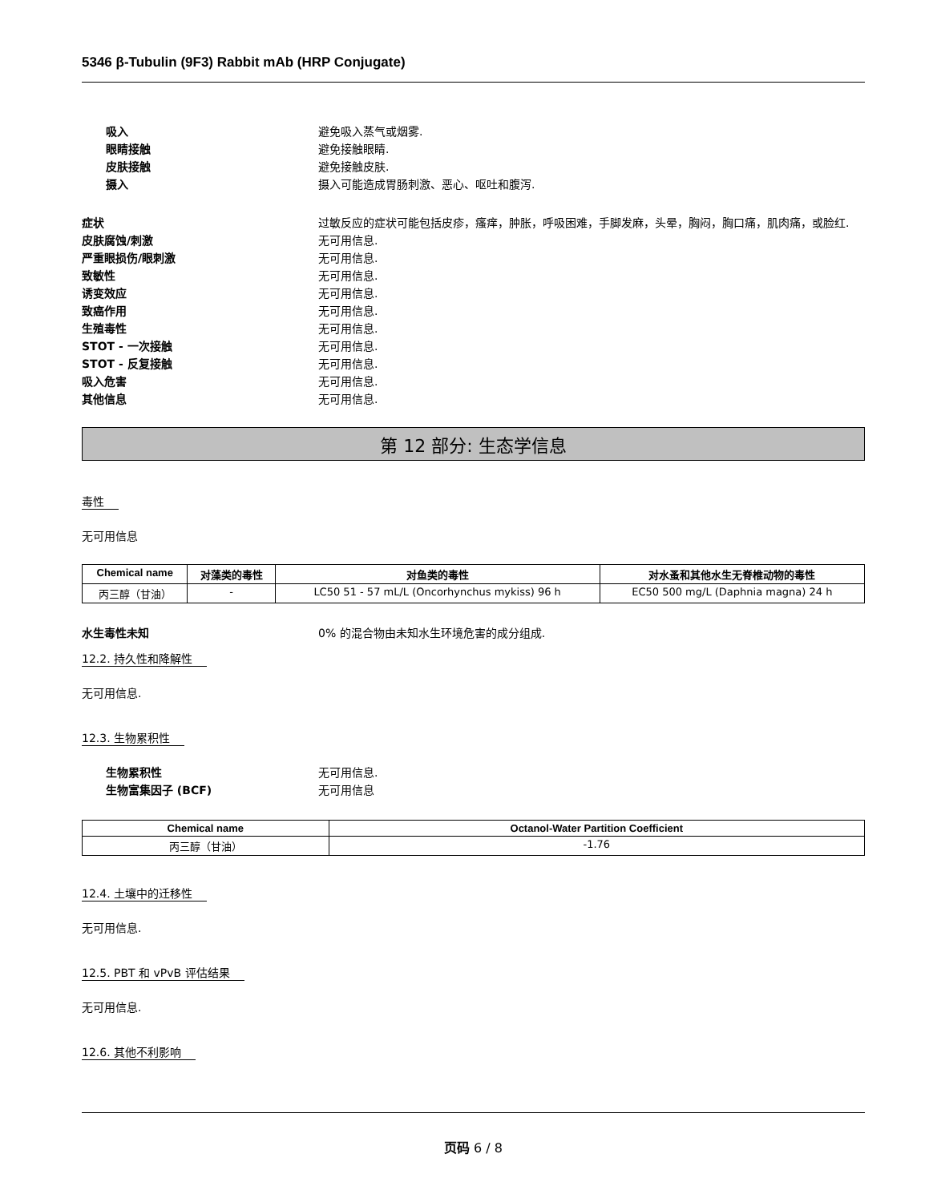5346 β-Tubulin (9F3) Rabbit mAb (HRP Conjugate)
吸入 避免吸入蒸气或烟雾.
眼睛接触 避免接触眼睛.
皮肤接触 避免接触皮肤.
摄入 摄入可能造成胃肠刺激、恶心、呕吐和腹泻.
症状 过敏反应的症状可能包括皮疹，瘙痒，肿胀，呼吸困难，手脚发麻，头晕，胸闷，胸口痛，肌肉痛，或脸红.
皮肤腐蚀/刺激 无可用信息.
严重眼损伤/眼刺激 无可用信息.
致敏性 无可用信息.
诱变效应 无可用信息.
致癌作用 无可用信息.
生殖毒性 无可用信息.
STOT - 一次接触 无可用信息.
STOT - 反复接触 无可用信息.
吸入危害 无可用信息.
其他信息 无可用信息.
第 12 部分: 生态学信息
毒性
无可用信息
| Chemical name | 对藻类的毒性 | 对鱼类的毒性 | 对水蚤和其他水生无脊椎动物的毒性 |
| --- | --- | --- | --- |
| 丙三醇（甘油） | - | LC50 51 - 57 mL/L (Oncorhynchus mykiss) 96 h | EC50 500 mg/L (Daphnia magna) 24 h |
水生毒性未知 0% 的混合物由未知水生环境危害的成分组成.
12.2. 持久性和降解性
无可用信息.
12.3. 生物累积性
生物累积性 无可用信息.
生物富集因子 (BCF) 无可用信息
| Chemical name | Octanol-Water Partition Coefficient |
| --- | --- |
| 丙三醇（甘油） | -1.76 |
12.4. 土壤中的迁移性
无可用信息.
12.5. PBT 和 vPvB 评估结果
无可用信息.
12.6. 其他不利影响
页码 6 / 8